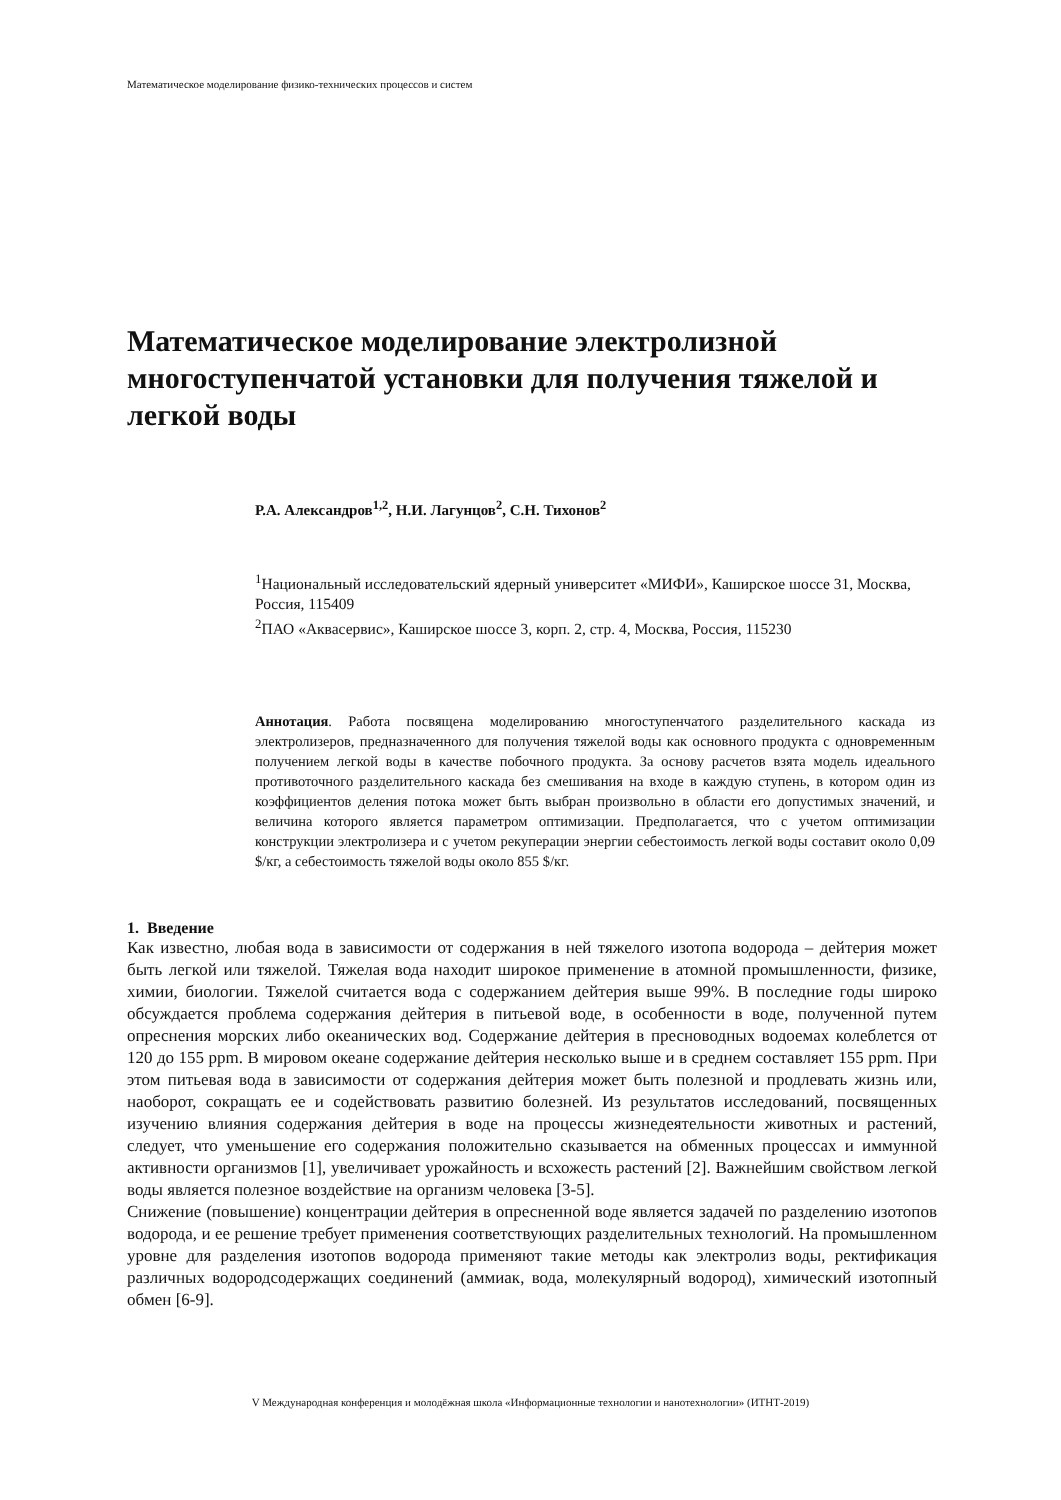Математическое моделирование физико-технических процессов и систем
Математическое моделирование электролизной многоступенчатой установки для получения тяжелой и легкой воды
Р.А. Александров<sup>1,2</sup>, Н.И. Лагунцов<sup>2</sup>, С.Н. Тихонов<sup>2</sup>
<sup>1</sup> Национальный исследовательский ядерный университет «МИФИ», Каширское шоссе 31, Москва, Россия, 115409
<sup>2</sup> ПАО «Аквасервис», Каширское шоссе 3, корп. 2, стр. 4, Москва, Россия, 115230
Аннотация. Работа посвящена моделированию многоступенчатого разделительного каскада из электролизеров, предназначенного для получения тяжелой воды как основного продукта с одновременным получением легкой воды в качестве побочного продукта. За основу расчетов взята модель идеального противоточного разделительного каскада без смешивания на входе в каждую ступень, в котором один из коэффициентов деления потока может быть выбран произвольно в области его допустимых значений, и величина которого является параметром оптимизации. Предполагается, что с учетом оптимизации конструкции электролизера и с учетом рекуперации энергии себестоимость легкой воды составит около 0,09 $/кг, а себестоимость тяжелой воды около 855 $/кг.
1. Введение
Как известно, любая вода в зависимости от содержания в ней тяжелого изотопа водорода – дейтерия может быть легкой или тяжелой. Тяжелая вода находит широкое применение в атомной промышленности, физике, химии, биологии. Тяжелой считается вода с содержанием дейтерия выше 99%. В последние годы широко обсуждается проблема содержания дейтерия в питьевой воде, в особенности в воде, полученной путем опреснения морских либо океанических вод. Содержание дейтерия в пресноводных водоемах колеблется от 120 до 155 ppm. В мировом океане содержание дейтерия несколько выше и в среднем составляет 155 ppm. При этом питьевая вода в зависимости от содержания дейтерия может быть полезной и продлевать жизнь или, наоборот, сокращать ее и содействовать развитию болезней. Из результатов исследований, посвященных изучению влияния содержания дейтерия в воде на процессы жизнедеятельности животных и растений, следует, что уменьшение его содержания положительно сказывается на обменных процессах и иммунной активности организмов [1], увеличивает урожайность и всхожесть растений [2]. Важнейшим свойством легкой воды является полезное воздействие на организм человека [3-5].
Снижение (повышение) концентрации дейтерия в опресненной воде является задачей по разделению изотопов водорода, и ее решение требует применения соответствующих разделительных технологий. На промышленном уровне для разделения изотопов водорода применяют такие методы как электролиз воды, ректификация различных водородсодержащих соединений (аммиак, вода, молекулярный водород), химический изотопный обмен [6-9].
V Международная конференция и молодёжная школа «Информационные технологии и нанотехнологии» (ИТНТ-2019)